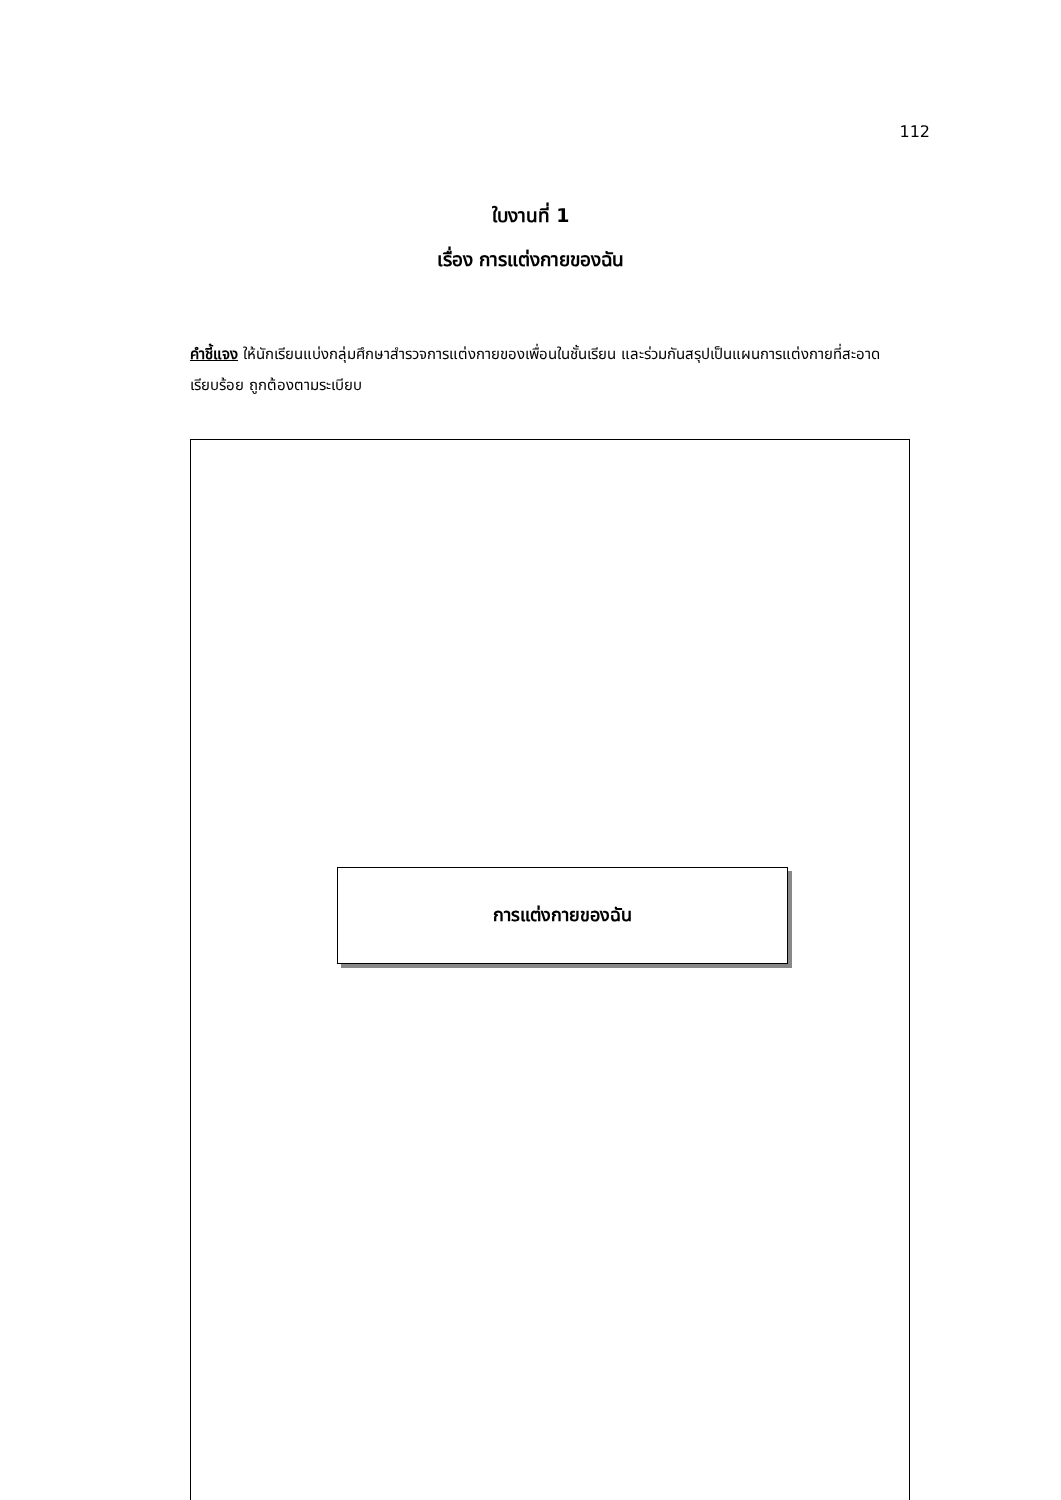112
ใบงานที่ 1
เรื่อง การแต่งกายของฉัน
คำชี้แจง ให้นักเรียนแบ่งกลุ่มศึกษาสำรวจการแต่งกายของเพื่อนในชั้นเรียน และร่วมกันสรุปเป็นแผนการแต่งกายที่สะอาดเรียบร้อย ถูกต้องตามระเบียบ
การแต่งกายของฉัน